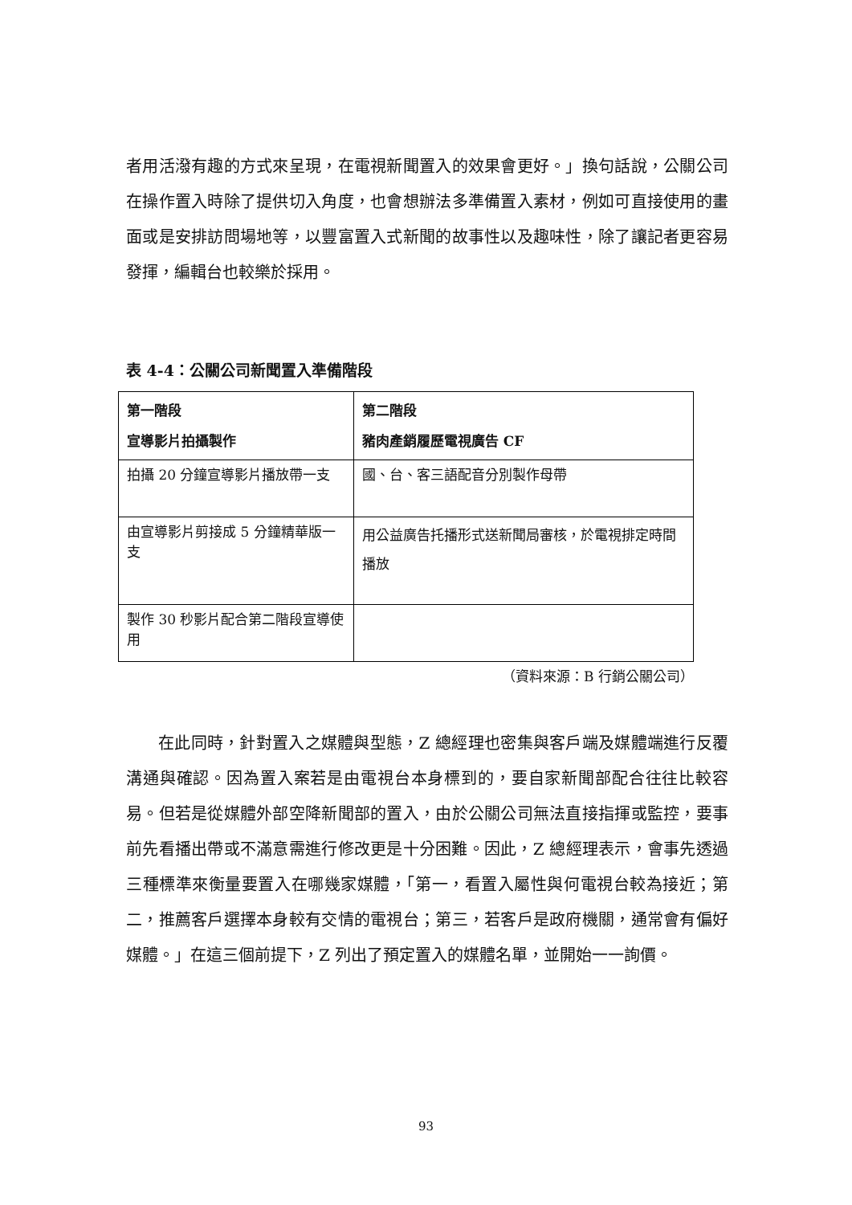者用活潑有趣的方式來呈現，在電視新聞置入的效果會更好。」換句話說，公關公司在操作置入時除了提供切入角度，也會想辦法多準備置入素材，例如可直接使用的畫面或是安排訪問場地等，以豐富置入式新聞的故事性以及趣味性，除了讓記者更容易發揮，編輯台也較樂於採用。
表 4-4：公關公司新聞置入準備階段
| 第一階段 宣導影片拍攝製作 | 第二階段 豬肉產銷履歷電視廣告 CF |
| --- | --- |
| 拍攝 20 分鐘宣導影片播放帶一支 | 國、台、客三語配音分別製作母帶 |
| 由宣導影片剪接成 5 分鐘精華版一支 | 用公益廣告托播形式送新聞局審核，於電視排定時間播放 |
| 製作 30 秒影片配合第二階段宣導使用 | |
（資料來源：B 行銷公關公司）
在此同時，針對置入之媒體與型態，Z 總經理也密集與客戶端及媒體端進行反覆溝通與確認。因為置入案若是由電視台本身標到的，要自家新聞部配合往往比較容易。但若是從媒體外部空降新聞部的置入，由於公關公司無法直接指揮或監控，要事前先看播出帶或不滿意需進行修改更是十分困難。因此，Z 總經理表示，會事先透過三種標準來衡量要置入在哪幾家媒體，「第一，看置入屬性與何電視台較為接近；第二，推薦客戶選擇本身較有交情的電視台；第三，若客戶是政府機關，通常會有偏好媒體。」在這三個前提下，Z 列出了預定置入的媒體名單，並開始一一詢價。
93